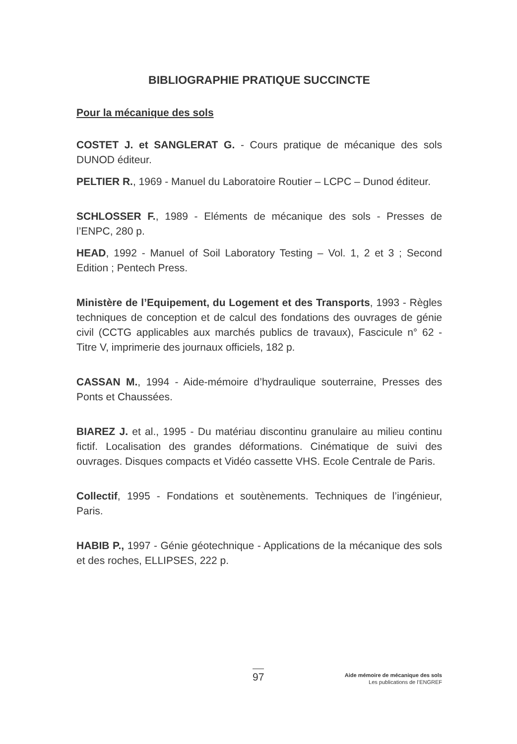BIBLIOGRAPHIE PRATIQUE SUCCINCTE
Pour la mécanique des sols
COSTET J. et SANGLERAT G. - Cours pratique de mécanique des sols DUNOD éditeur.
PELTIER R., 1969 - Manuel du Laboratoire Routier – LCPC – Dunod éditeur.
SCHLOSSER F., 1989 - Eléments de mécanique des sols - Presses de l’ENPC, 280 p.
HEAD, 1992 - Manuel of Soil Laboratory Testing – Vol. 1, 2 et 3 ; Second Edition ; Pentech Press.
Ministère de l’Equipement, du Logement et des Transports, 1993 - Règles techniques de conception et de calcul des fondations des ouvrages de génie civil (CCTG applicables aux marchés publics de travaux), Fascicule n° 62 - Titre V, imprimerie des journaux officiels, 182 p.
CASSAN M., 1994 - Aide-mémoire d’hydraulique souterraine, Presses des Ponts et Chaussées.
BIAREZ J. et al., 1995 - Du matériau discontinu granulaire au milieu continu fictif. Localisation des grandes déformations. Cinématique de suivi des ouvrages. Disques compacts et Vidéo cassette VHS. Ecole Centrale de Paris.
Collectif, 1995 - Fondations et soutènements. Techniques de l’ingénieur, Paris.
HABIB P., 1997 - Génie géotechnique - Applications de la mécanique des sols et des roches, ELLIPSES, 222 p.
97
Aide mémoire de mécanique des sols
Les publications de l’ENGREF